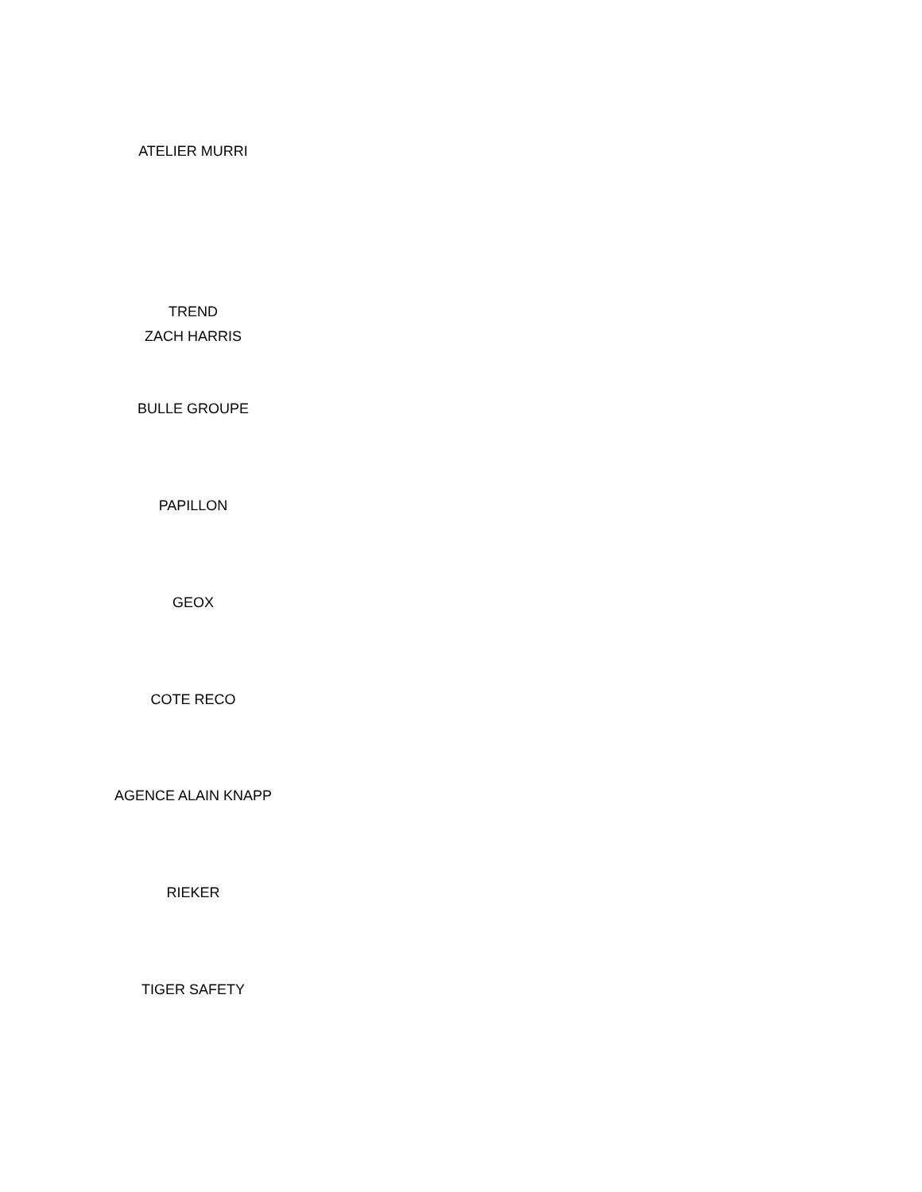ATELIER MURRI
TREND
ZACH HARRIS
BULLE GROUPE
PAPILLON
GEOX
COTE RECO
AGENCE ALAIN KNAPP
RIEKER
TIGER SAFETY